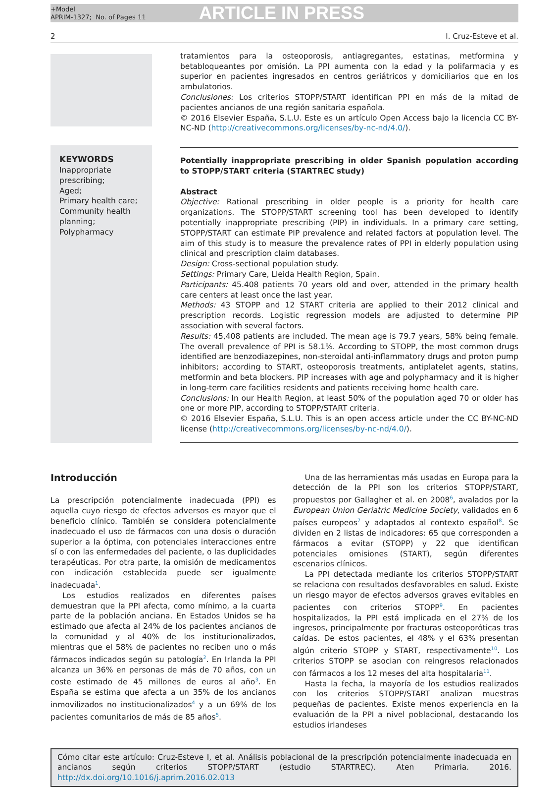+Model
APRIM-1327; No. of Pages 11
ARTICLE IN PRESS
2 I. Cruz-Esteve et al.
tratamientos para la osteoporosis, antiagregantes, estatinas, metformina y betabloqueantes por omisión. La PPI aumenta con la edad y la polifarmacia y es superior en pacientes ingresados en centros geriátricos y domiciliarios que en los ambulatorios.
Conclusiones: Los criterios STOPP/START identifican PPI en más de la mitad de pacientes ancianos de una región sanitaria española.
© 2016 Elsevier España, S.L.U. Este es un artículo Open Access bajo la licencia CC BY-NC-ND (http://creativecommons.org/licenses/by-nc-nd/4.0/).
KEYWORDS
Inappropriate prescribing;
Aged;
Primary health care;
Community health planning;
Polypharmacy
Potentially inappropriate prescribing in older Spanish population according to STOPP/START criteria (STARTREC study)
Abstract
Objective: Rational prescribing in older people is a priority for health care organizations. The STOPP/START screening tool has been developed to identify potentially inappropriate prescribing (PIP) in individuals. In a primary care setting, STOPP/START can estimate PIP prevalence and related factors at population level. The aim of this study is to measure the prevalence rates of PPI in elderly population using clinical and prescription claim databases.
Design: Cross-sectional population study.
Settings: Primary Care, Lleida Health Region, Spain.
Participants: 45.408 patients 70 years old and over, attended in the primary health care centers at least once the last year.
Methods: 43 STOPP and 12 START criteria are applied to their 2012 clinical and prescription records. Logistic regression models are adjusted to determine PIP association with several factors.
Results: 45,408 patients are included. The mean age is 79.7 years, 58% being female. The overall prevalence of PPI is 58.1%. According to STOPP, the most common drugs identified are benzodiazepines, non-steroidal anti-inflammatory drugs and proton pump inhibitors; according to START, osteoporosis treatments, antiplatelet agents, statins, metformin and beta blockers. PIP increases with age and polypharmacy and it is higher in long-term care facilities residents and patients receiving home health care.
Conclusions: In our Health Region, at least 50% of the population aged 70 or older has one or more PIP, according to STOPP/START criteria.
© 2016 Elsevier España, S.L.U. This is an open access article under the CC BY-NC-ND license (http://creativecommons.org/licenses/by-nc-nd/4.0/).
Introducción
La prescripción potencialmente inadecuada (PPI) es aquella cuyo riesgo de efectos adversos es mayor que el beneficio clínico. También se considera potencialmente inadecuado el uso de fármacos con una dosis o duración superior a la óptima, con potenciales interacciones entre sí o con las enfermedades del paciente, o las duplicidades terapéuticas. Por otra parte, la omisión de medicamentos con indicación establecida puede ser igualmente inadecuada<sup>1</sup>.
Los estudios realizados en diferentes países demuestran que la PPI afecta, como mínimo, a la cuarta parte de la población anciana. En Estados Unidos se ha estimado que afecta al 24% de los pacientes ancianos de la comunidad y al 40% de los institucionalizados, mientras que el 58% de pacientes no reciben uno o más fármacos indicados según su patología<sup>2</sup>. En Irlanda la PPI alcanza un 36% en personas de más de 70 años, con un coste estimado de 45 millones de euros al año<sup>3</sup>. En España se estima que afecta a un 35% de los ancianos inmovilizados no institucionalizados<sup>4</sup> y a un 69% de los pacientes comunitarios de más de 85 años<sup>5</sup>.
Una de las herramientas más usadas en Europa para la detección de la PPI son los criterios STOPP/START, propuestos por Gallagher et al. en 2008<sup>6</sup>, avalados por la European Union Geriatric Medicine Society, validados en 6 países europeos<sup>7</sup> y adaptados al contexto español<sup>8</sup>. Se dividen en 2 listas de indicadores: 65 que corresponden a fármacos a evitar (STOPP) y 22 que identifican potenciales omisiones (START), según diferentes escenarios clínicos.
La PPI detectada mediante los criterios STOPP/START se relaciona con resultados desfavorables en salud. Existe un riesgo mayor de efectos adversos graves evitables en pacientes con criterios STOPP<sup>9</sup>. En pacientes hospitalizados, la PPI está implicada en el 27% de los ingresos, principalmente por fracturas osteoporóticas tras caídas. De estos pacientes, el 48% y el 63% presentan algún criterio STOPP y START, respectivamente<sup>10</sup>. Los criterios STOPP se asocian con reingresos relacionados con fármacos a los 12 meses del alta hospitalaria<sup>11</sup>.
Hasta la fecha, la mayoría de los estudios realizados con los criterios STOPP/START analizan muestras pequeñas de pacientes. Existe menos experiencia en la evaluación de la PPI a nivel poblacional, destacando los estudios irlandeses
Cómo citar este artículo: Cruz-Esteve I, et al. Análisis poblacional de la prescripción potencialmente inadecuada en ancianos según criterios STOPP/START (estudio STARTREC). Aten Primaria. 2016. http://dx.doi.org/10.1016/j.aprim.2016.02.013